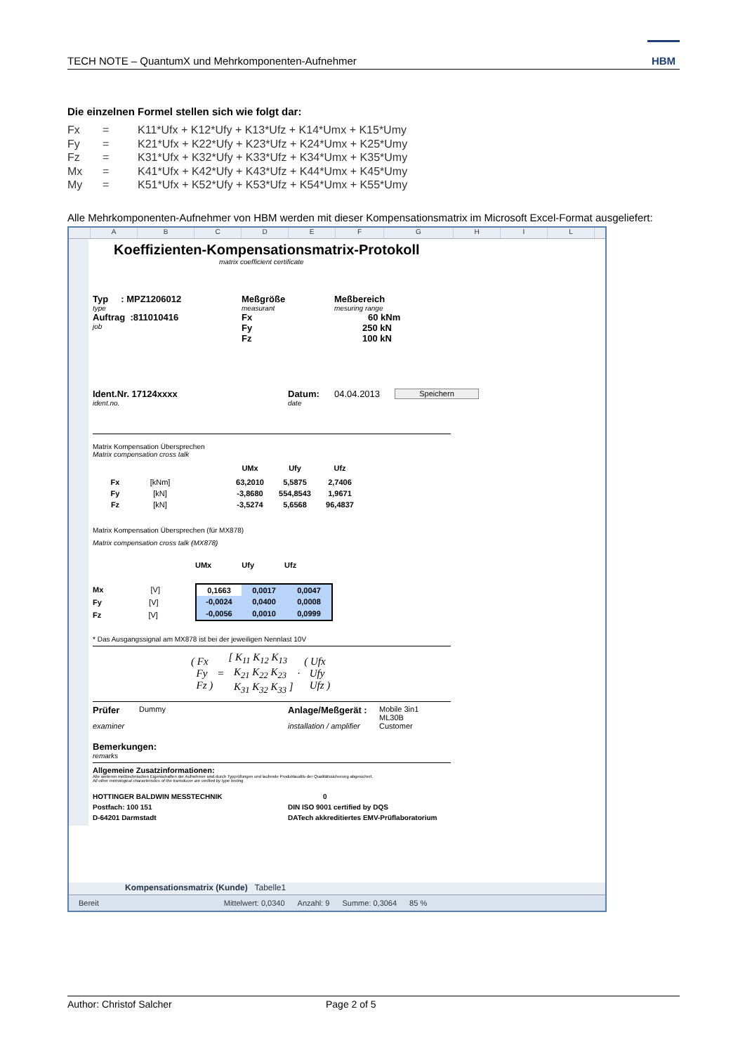TECH NOTE – QuantumX und Mehrkomponenten-Aufnehmer
HBM
Die einzelnen Formel stellen sich wie folgt dar:
Fx = K11*Ufx + K12*Ufy + K13*Ufz + K14*Umx + K15*Umy Fy = K21*Ufx + K22*Ufy + K23*Ufz + K24*Umx + K25*Umy Fz = K31*Ufx + K32*Ufy + K33*Ufz + K34*Umx + K35*Umy Mx = K41*Ufx + K42*Ufy + K43*Ufz + K44*Umx + K45*Umy My = K51*Ufx + K52*Ufy + K53*Ufz + K54*Umx + K55*Umy
Alle Mehrkomponenten-Aufnehmer von HBM werden mit dieser Kompensationsmatrix im Microsoft Excel-Format ausgeliefert:
ABCDEFGHIL
Koeffizienten-Kompensationsmatrix-Protokoll
matrix coefficient certificate
Typ : MPZ1206012 Meßgröße Meßbereich type measurant mesuring range Auftrag :811010416 Fx 60 kNm job Fy 250 kN Fz 100 kN
Ident.Nr. 17124xxxx Datum: 04.04.2013 Speichern ident.no. date
Matrix Kompensation Übersprechen
Matrix compensation cross talk
| | | | UMx | Ufy | Ufz |
| Fx | [kNm] | | 63,2010 | 5,5875 | 2,7406 |
| Fy | [kN] | | -3,8680 | 554,8543 | 1,9671 |
| Fz | [kN] | | -3,5274 | 5,6568 | 96,4837 |
Matrix Kompensation Übersprechen (für MX878)
Matrix compensation cross talk (MX878)
UMx Ufy Ufz
Mx [V]
Fy [V]
Fz [V]
| 0,1663 | 0,0017 | 0,0047 |
| -0,0024 | 0,0400 | 0,0008 |
| -0,0056 | 0,0010 | 0,0999 |
* Das Ausgangssignal am MX878 ist bei der jeweiligen Nennlast 10V
( Fx
Fy
Fz ) = [ K<sub>11</sub> K<sub>12</sub> K<sub>13</sub>
K<sub>21</sub> K<sub>22</sub> K<sub>23</sub>
K<sub>31</sub> K<sub>32</sub> K<sub>33</sub> ] · ( Ufx
Ufy
Ufz )
Prüfer Dummy Anlage/Meßgerät : Mobile 3in1 ML30B examiner installation / amplifier Customer
Bemerkungen:
remarks
Allgemeine Zusatzinformationen:
Alle weiteren meßtechnischen Eigenschaften der Aufnehmer sind durch Typprüfungen und laufende Produktaudits der Qualitätssicherung abgesichert.
All other metrological characteristics of the transducer are verified by type testing
HOTTINGER BALDWIN MESSTECHNIK 0 Postfach: 100 151 DIN ISO 9001 certified by DQS D-64201 Darmstadt DATech akkreditiertes EMV-Prüflaboratorium
Kompensationsmatrix (Kunde) Tabelle1
Bereit Mittelwert: 0,0340 Anzahl: 9 Summe: 0,3064 85 %
Author: Christof Salcher Page 2 of 5